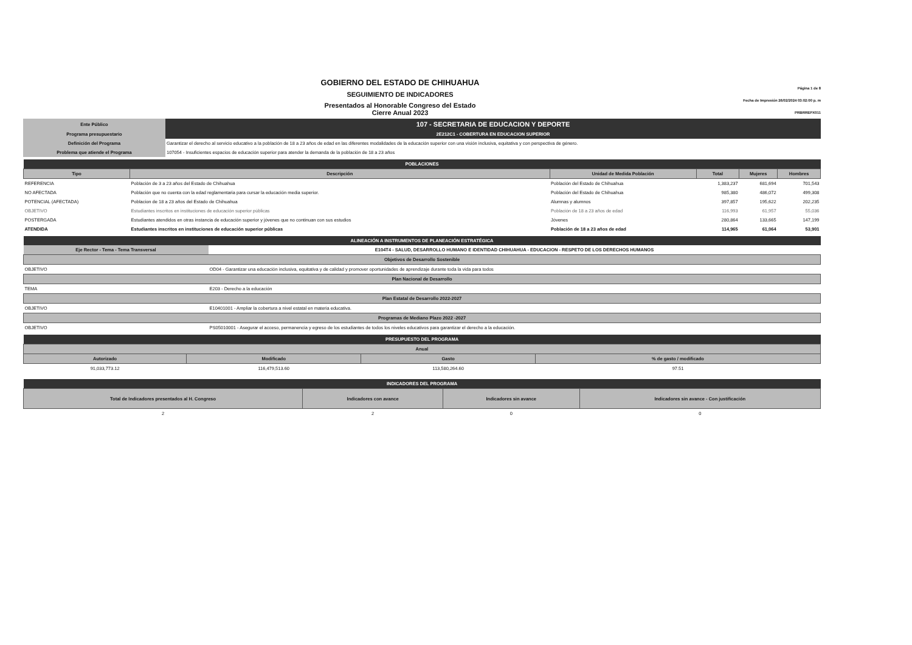Página 1 de 8
Fecha de Impresión 26/02/2024 03:02:00 p. m
PRBRREPX011
GOBIERNO DEL ESTADO DE CHIHUAHUA
SEGUIMIENTO DE INDICADORES
Presentados al Honorable Congreso del Estado
Cierre Anual 2023
| Ente Público | 107 - SECRETARIA DE EDUCACION Y DEPORTE |
| Programa presupuestario | 2E212C1 - COBERTURA EN EDUCACION SUPERIOR |
| Definición del Programa | Garantizar el derecho al servicio educativo a la población de 18 a 23 años de edad en las diferentes modalidades de la educación superior con una visión inclusiva, equitativa y con perspectiva de género. |
| Problema que atiende el Programa | 107054 - Insuficientes espacios de educación superior para atender la demanda de la población de 18 a 23 años |
| POBLACIONES | | | | | |
| --- | --- | --- | --- | --- | --- |
| Tipo | Descripción | Unidad de Medida Población | Total | Mujeres | Hombres |
| REFERENCIA | Población de 3 a 23 años del Estado de Chihuahua | Población del Estado de Chihuahua | 1,383,237 | 681,694 | 701,543 |
| NO AFECTADA | Población que no cuenta con la edad reglamentaria para cursar la educación media superior. | Población del Estado de Chihuahua | 985,380 | 486,072 | 499,308 |
| POTENCIAL (AFECTADA) | Poblacion de 18 a 23 años del Estado de Chihuahua | Alumnas y alumnos | 397,857 | 195,622 | 202,235 |
| OBJETIVO | Estudiantes inscritos en instituciones de educación superior públicas | Población de 18 a 23 años de edad | 116,993 | 61,957 | 55,036 |
| POSTERGADA | Estudiantes atendidos en otras instancia de educación superior y jóvenes que no continuan con sus estudios | Jóvenes | 280,864 | 133,665 | 147,199 |
| ATENDIDA | Estudiantes inscritos en instituciones de educación superior públicas | Población de 18 a 23 años de edad | 114,965 | 61,064 | 53,901 |
| ALINEACIÓN A INSTRUMENTOS DE PLANEACIÓN ESTRATÉGICA | |
| --- | --- |
| Eje Rector - Tema - Tema Transversal | E104T4 - SALUD, DESARROLLO HUMANO E IDENTIDAD CHIHUAHUA - EDUCACION - RESPETO DE LOS DERECHOS HUMANOS |
| Objetivos de Desarrollo Sostenible | |
| OBJETIVO | OD04 - Garantizar una educación inclusiva, equitativa y de calidad y promover oportunidades de aprendizaje durante toda la vida para todos |
| Plan Nacional de Desarrollo | |
| TEMA | E203 - Derecho a la educación |
| Plan Estatal de Desarrollo 2022-2027 | |
| OBJETIVO | E10401001 - Ampliar la cobertura a nivel estatal en materia educativa. |
| Programas de Mediano Plazo 2022 -2027 | |
| OBJETIVO | PS05010001 - Asegurar el acceso, permanencia y egreso de los estudiantes de todos los niveles educativos para garantizar el derecho a la educación. |
| PRESUPUESTO DEL PROGRAMA | | | |
| --- | --- | --- | --- |
| Anual | | | |
| Autorizado | Modificado | Gasto | % de gasto / modificado |
| 91,033,773.12 | 116,479,513.60 | 113,580,264.60 | 97.51 |
| INDICADORES DEL PROGRAMA | | | |
| --- | --- | --- | --- |
| Total de Indicadores presentados al H. Congreso | Indicadores con avance | Indicadores sin avance | Indicadores sin avance - Con justificación |
| 2 | 2 | 0 | 0 |